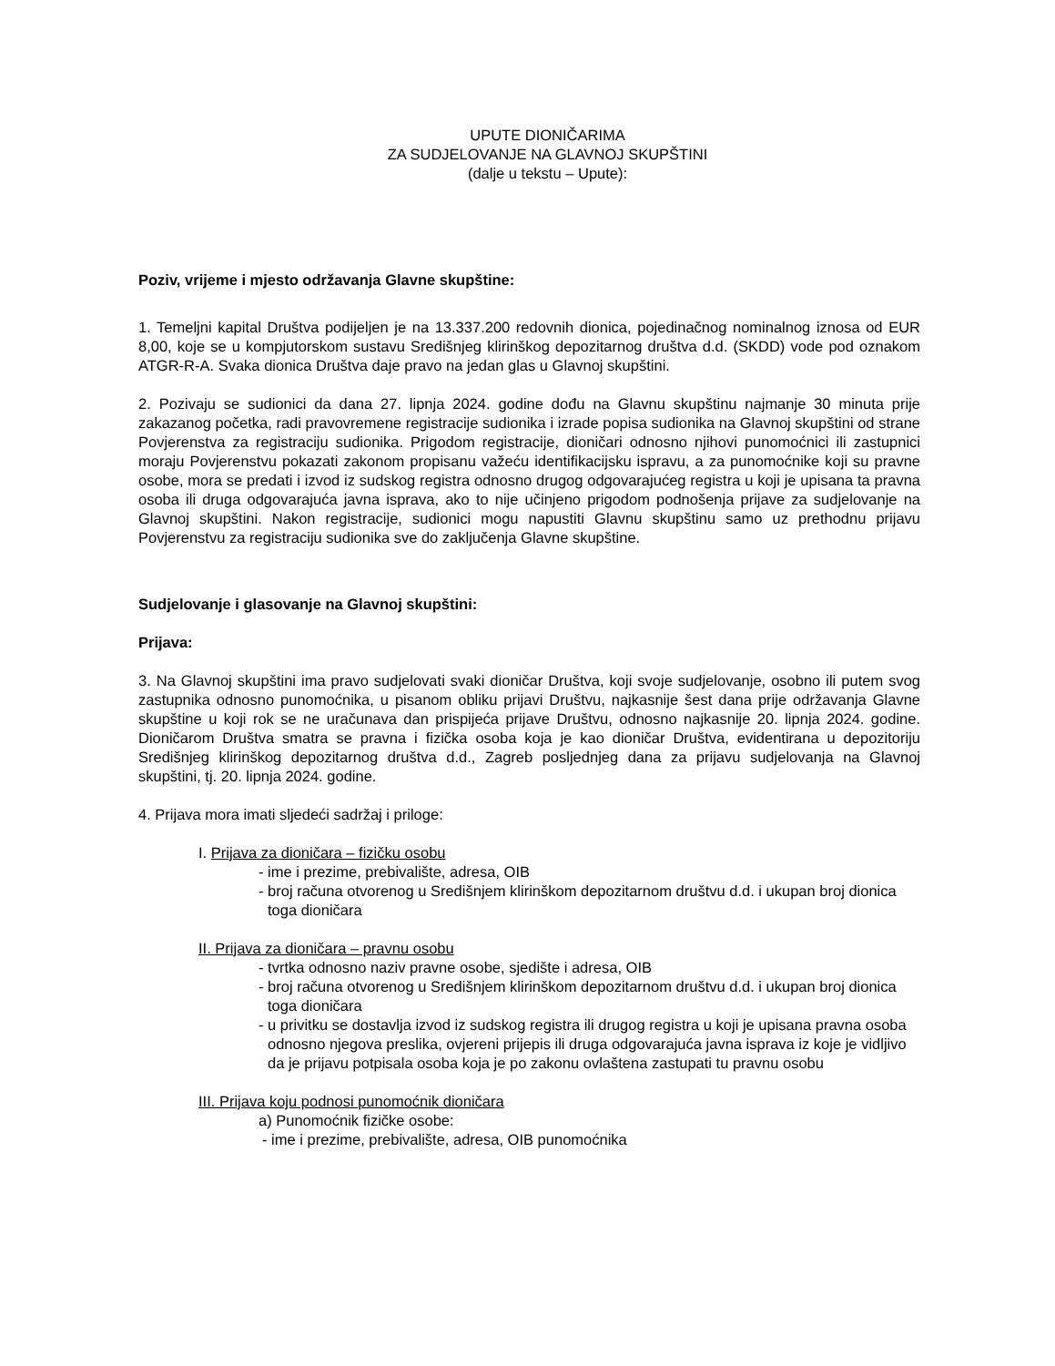UPUTE DIONIČARIMA
ZA SUDJELOVANJE NA GLAVNOJ SKUPŠTINI
(dalje u tekstu – Upute):
Poziv, vrijeme i mjesto održavanja Glavne skupštine:
1. Temeljni kapital Društva podijeljen je na 13.337.200 redovnih dionica, pojedinačnog nominalnog iznosa od EUR 8,00, koje se u kompjutorskom sustavu Središnjeg klirinškog depozitarnog društva d.d. (SKDD) vode pod oznakom ATGR-R-A. Svaka dionica Društva daje pravo na jedan glas u Glavnoj skupštini.
2. Pozivaju se sudionici da dana 27. lipnja 2024. godine dođu na Glavnu skupštinu najmanje 30 minuta prije zakazanog početka, radi pravovremene registracije sudionika i izrade popisa sudionika na Glavnoj skupštini od strane Povjerenstva za registraciju sudionika. Prigodom registracije, dioničari odnosno njihovi punomoćnici ili zastupnici moraju Povjerenstvu pokazati zakonom propisanu važeću identifikacijsku ispravu, a za punomoćnike koji su pravne osobe, mora se predati i izvod iz sudskog registra odnosno drugog odgovarajućeg registra u koji je upisana ta pravna osoba ili druga odgovarajuća javna isprava, ako to nije učinjeno prigodom podnošenja prijave za sudjelovanje na Glavnoj skupštini. Nakon registracije, sudionici mogu napustiti Glavnu skupštinu samo uz prethodnu prijavu Povjerenstvu za registraciju sudionika sve do zaključenja Glavne skupštine.
Sudjelovanje i glasovanje na Glavnoj skupštini:
Prijava:
3. Na Glavnoj skupštini ima pravo sudjelovati svaki dioničar Društva, koji svoje sudjelovanje, osobno ili putem svog zastupnika odnosno punomoćnika, u pisanom obliku prijavi Društvu, najkasnije šest dana prije održavanja Glavne skupštine u koji rok se ne uračunava dan prispijeća prijave Društvu, odnosno najkasnije 20. lipnja 2024. godine. Dioničarom Društva smatra se pravna i fizička osoba koja je kao dioničar Društva, evidentirana u depozitoriju Središnjeg klirinškog depozitarnog društva d.d., Zagreb posljednjeg dana za prijavu sudjelovanja na Glavnoj skupštini, tj. 20. lipnja 2024. godine.
4. Prijava mora imati sljedeći sadržaj i priloge:
I. Prijava za dioničara – fizičku osobu
- ime i prezime, prebivalište, adresa, OIB
- broj računa otvorenog u Središnjem klirinškom depozitarnom društvu d.d. i ukupan broj dionica toga dioničara
II. Prijava za dioničara – pravnu osobu
- tvrtka odnosno naziv pravne osobe, sjedište i adresa, OIB
- broj računa otvorenog u Središnjem klirinškom depozitarnom društvu d.d. i ukupan broj dionica toga dioničara
- u privitku se dostavlja izvod iz sudskog registra ili drugog registra u koji je upisana pravna osoba odnosno njegova preslika, ovjereni prijepis ili druga odgovarajuća javna isprava iz koje je vidljivo da je prijavu potpisala osoba koja je po zakonu ovlaštena zastupati tu pravnu osobu
III. Prijava koju podnosi punomoćnik dioničara
a) Punomoćnik fizičke osobe:
- ime i prezime, prebivalište, adresa, OIB punomoćnika